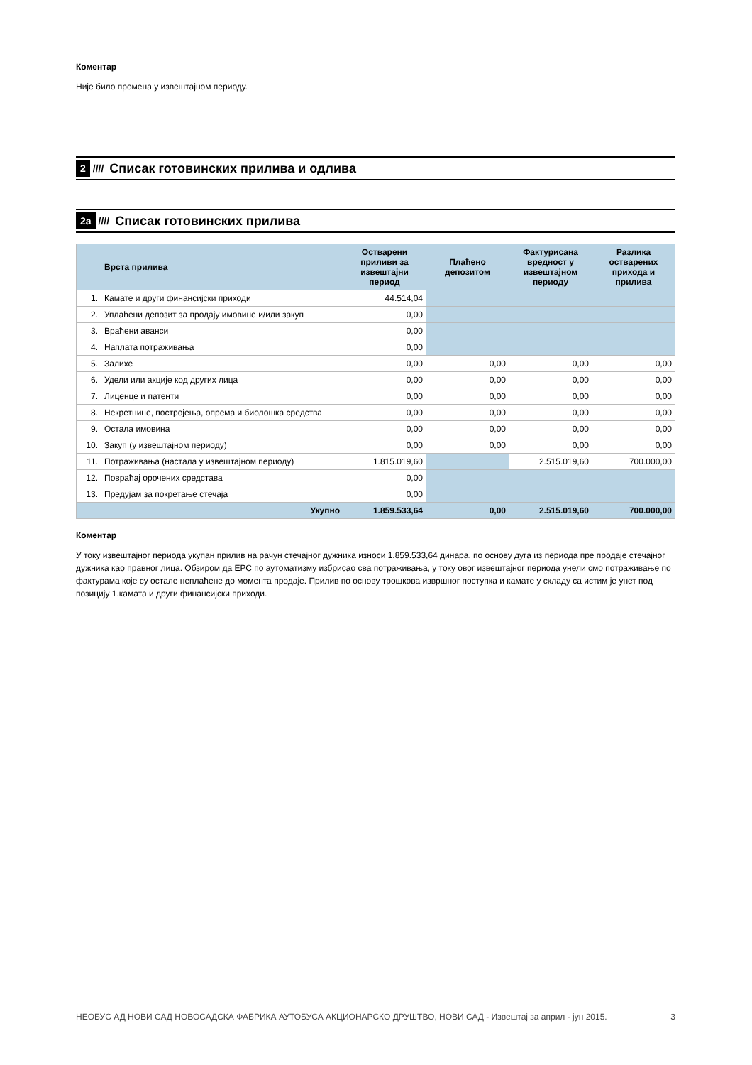Коментар
Није било промена у извештајном периоду.
2 //// Списак готовинских прилива и одлива
2а //// Списак готовинских прилива
| | Врста прилива | Остварени приливи за извештајни период | Плаћено депозитом | Фактурисана вредност у извештајном периоду | Разлика остварених прихода и прилива |
| --- | --- | --- | --- | --- | --- |
| 1. | Камате и други финансијски приходи | 44.514,04 | | | |
| 2. | Уплаћени депозит за продају имовине и/или закуп | 0,00 | | | |
| 3. | Враћени аванси | 0,00 | | | |
| 4. | Наплата потраживања | 0,00 | | | |
| 5. | Залихе | 0,00 | 0,00 | 0,00 | 0,00 |
| 6. | Удели или акције код других лица | 0,00 | 0,00 | 0,00 | 0,00 |
| 7. | Лиценце и патенти | 0,00 | 0,00 | 0,00 | 0,00 |
| 8. | Некретнине, постројења, опрема и биолошка средства | 0,00 | 0,00 | 0,00 | 0,00 |
| 9. | Остала имовина | 0,00 | 0,00 | 0,00 | 0,00 |
| 10. | Закуп (у извештајном периоду) | 0,00 | 0,00 | 0,00 | 0,00 |
| 11. | Потраживања (настала у извештајном периоду) | 1.815.019,60 | | 2.515.019,60 | 700.000,00 |
| 12. | Повраћај орочених средстава | 0,00 | | | |
| 13. | Предујам за покретање стечаја | 0,00 | | | |
| | Укупно | 1.859.533,64 | 0,00 | 2.515.019,60 | 700.000,00 |
Коментар
У току извештајног периода укупан прилив на рачун стечајног дужника износи 1.859.533,64 динара, по основу дуга из периода пре продаје стечајног дужника као правног лица. Обзиром да ЕРС по аутоматизму избрисао сва потраживања, у току овог извештајног периода унели смо потраживање по фактурама које су остале неплаћене до момента продаје. Прилив по основу трошкова извршног поступка и камате у складу са истим је унет под позицију 1.камата и други финансијски приходи.
НЕОБУС АД НОВИ САД НОВОСАДСКА ФАБРИКА АУТОБУСА АКЦИОНАРСКО ДРУШТВО, НОВИ САД - Извештај за април - јун 2015. 3